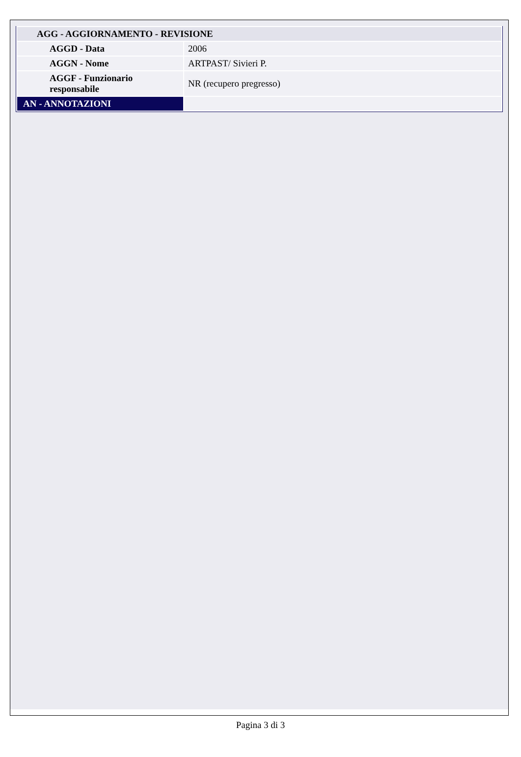| AGG - AGGIORNAMENTO - REVISIONE | |
| AGGD - Data | 2006 |
| AGGN - Nome | ARTPAST/ Sivieri P. |
| AGGF - Funzionario responsabile | NR (recupero pregresso) |
| AN - ANNOTAZIONI | |
Pagina 3 di 3